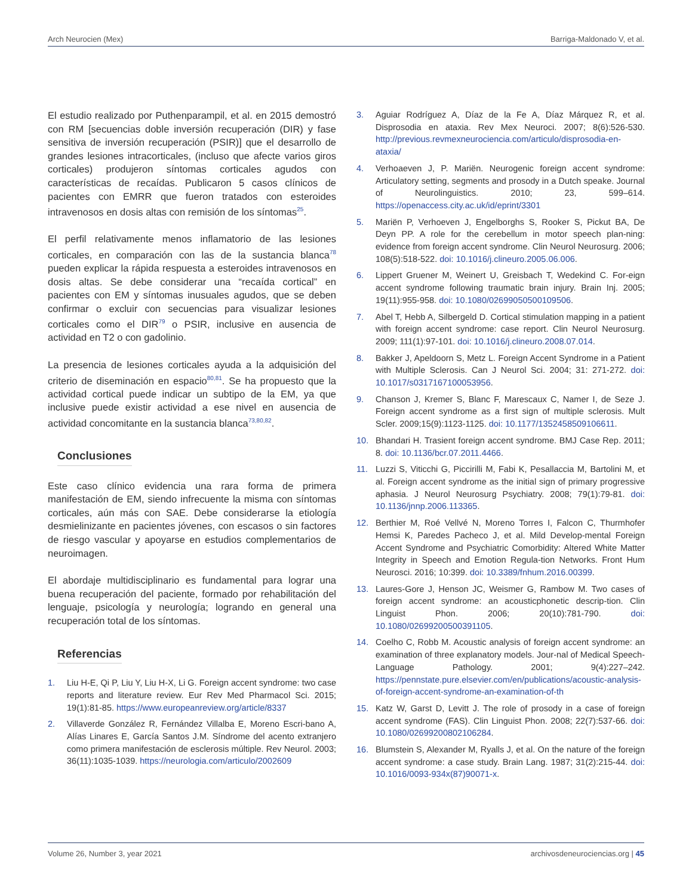Arch Neurocien (Mex) Barriga-Maldonado V, et al.
El estudio realizado por Puthenparampil, et al. en 2015 demostró con RM [secuencias doble inversión recuperación (DIR) y fase sensitiva de inversión recuperación (PSIR)] que el desarrollo de grandes lesiones intracorticales, (incluso que afecte varios giros corticales) produjeron síntomas corticales agudos con características de recaídas. Publicaron 5 casos clínicos de pacientes con EMRR que fueron tratados con esteroides intravenosos en dosis altas con remisión de los síntomas<sup>25</sup>.
El perfil relativamente menos inflamatorio de las lesiones corticales, en comparación con las de la sustancia blanca<sup>78</sup> pueden explicar la rápida respuesta a esteroides intravenosos en dosis altas. Se debe considerar una “recaída cortical” en pacientes con EM y síntomas inusuales agudos, que se deben confirmar o excluir con secuencias para visualizar lesiones corticales como el DIR<sup>79</sup> o PSIR, inclusive en ausencia de actividad en T2 o con gadolinio.
La presencia de lesiones corticales ayuda a la adquisición del criterio de diseminación en espacio<sup>80,81</sup>. Se ha propuesto que la actividad cortical puede indicar un subtipo de la EM, ya que inclusive puede existir actividad a ese nivel en ausencia de actividad concomitante en la sustancia blanca<sup>73,80,82</sup>.
Conclusiones
Este caso clínico evidencia una rara forma de primera manifestación de EM, siendo infrecuente la misma con síntomas corticales, aún más con SAE. Debe considerarse la etiología desmielinizante en pacientes jóvenes, con escasos o sin factores de riesgo vascular y apoyarse en estudios complementarios de neuroimagen.
El abordaje multidisciplinario es fundamental para lograr una buena recuperación del paciente, formado por rehabilitación del lenguaje, psicología y neurología; logrando en general una recuperación total de los síntomas.
Referencias
1. Liu H-E, Qi P, Liu Y, Liu H-X, Li G. Foreign accent syndrome: two case reports and literature review. Eur Rev Med Pharmacol Sci. 2015; 19(1):81-85. https://www.europeanreview.org/article/8337
2. Villaverde González R, Fernández Villalba E, Moreno Escri-bano A, Alías Linares E, García Santos J.M. Síndrome del acento extranjero como primera manifestación de esclerosis múltiple. Rev Neurol. 2003; 36(11):1035-1039. https://neurologia.com/articulo/2002609
3. Aguiar Rodríguez A, Díaz de la Fe A, Díaz Márquez R, et al. Disprosodia en ataxia. Rev Mex Neuroci. 2007; 8(6):526-530. http://previous.revmexneurociencia.com/articulo/disprosodia-en-ataxia/
4. Verhoaeven J, P. Mariën. Neurogenic foreign accent syndrome: Articulatory setting, segments and prosody in a Dutch speake. Journal of Neurolinguistics. 2010; 23, 599–614. https://openaccess.city.ac.uk/id/eprint/3301
5. Mariën P, Verhoeven J, Engelborghs S, Rooker S, Pickut BA, De Deyn PP. A role for the cerebellum in motor speech plan-ning: evidence from foreign accent syndrome. Clin Neurol Neurosurg. 2006; 108(5):518-522. doi: 10.1016/j.clineuro.2005.06.006.
6. Lippert Gruener M, Weinert U, Greisbach T, Wedekind C. For-eign accent syndrome following traumatic brain injury. Brain Inj. 2005; 19(11):955-958. doi: 10.1080/02699050500109506.
7. Abel T, Hebb A, Silbergeld D. Cortical stimulation mapping in a patient with foreign accent syndrome: case report. Clin Neurol Neurosurg. 2009; 111(1):97-101. doi: 10.1016/j.clineuro.2008.07.014.
8. Bakker J, Apeldoorn S, Metz L. Foreign Accent Syndrome in a Patient with Multiple Sclerosis. Can J Neurol Sci. 2004; 31: 271-272. doi: 10.1017/s0317167100053956.
9. Chanson J, Kremer S, Blanc F, Marescaux C, Namer I, de Seze J. Foreign accent syndrome as a first sign of multiple sclerosis. Mult Scler. 2009;15(9):1123-1125. doi: 10.1177/1352458509106611.
10. Bhandari H. Trasient foreign accent syndrome. BMJ Case Rep. 2011; 8. doi: 10.1136/bcr.07.2011.4466.
11. Luzzi S, Viticchi G, Piccirilli M, Fabi K, Pesallaccia M, Bartolini M, et al. Foreign accent syndrome as the initial sign of primary progressive aphasia. J Neurol Neurosurg Psychiatry. 2008; 79(1):79-81. doi: 10.1136/jnnp.2006.113365.
12. Berthier M, Roé Vellvé N, Moreno Torres I, Falcon C, Thurmhofer Hemsi K, Paredes Pacheco J, et al. Mild Develop-mental Foreign Accent Syndrome and Psychiatric Comorbidity: Altered White Matter Integrity in Speech and Emotion Regula-tion Networks. Front Hum Neurosci. 2016; 10:399. doi: 10.3389/fnhum.2016.00399.
13. Laures-Gore J, Henson JC, Weismer G, Rambow M. Two cases of foreign accent syndrome: an acousticphonetic descrip-tion. Clin Linguist Phon. 2006; 20(10):781-790. doi: 10.1080/02699200500391105.
14. Coelho C, Robb M. Acoustic analysis of foreign accent syndrome: an examination of three explanatory models. Jour-nal of Medical Speech-Language Pathology. 2001; 9(4):227–242. https://pennstate.pure.elsevier.com/en/publications/acoustic-analysis-of-foreign-accent-syndrome-an-examination-of-th
15. Katz W, Garst D, Levitt J. The role of prosody in a case of foreign accent syndrome (FAS). Clin Linguist Phon. 2008; 22(7):537-66. doi: 10.1080/02699200802106284.
16. Blumstein S, Alexander M, Ryalls J, et al. On the nature of the foreign accent syndrome: a case study. Brain Lang. 1987; 31(2):215-44. doi: 10.1016/0093-934x(87)90071-x.
Volume 26, Number 3, year 2021 archivosdeneurociencias.org | 45